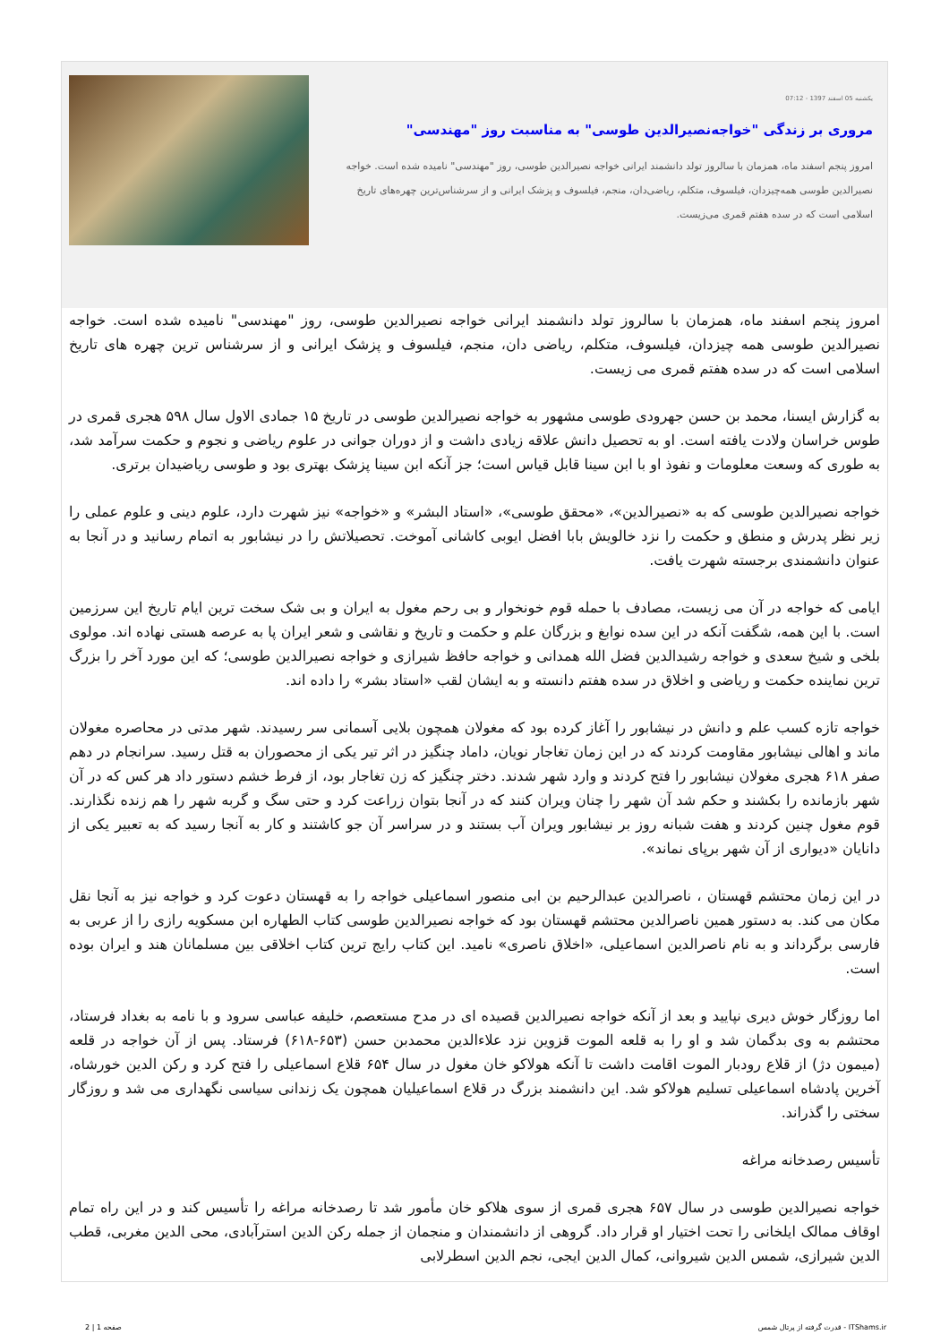یکشنبه 05 اسفند 1397 - 07:12
مروری بر زندگی "خواجه‌نصیرالدین طوسی" به مناسبت روز "مهندسی"
امروز پنجم اسفند ماه، همزمان با سالروز تولد دانشمند ایرانی خواجه نصیرالدین طوسی، روز "مهندسی" نامیده شده است. خواجه نصیرالدین طوسی همه‌چیزدان، فیلسوف، متکلم، ریاضی‌دان، منجم، فیلسوف و پزشک ایرانی و از سرشناس‌ترین چهره‌های تاریخ اسلامی است که در سده هفتم قمری می‌زیست.
امروز پنجم اسفند ماه، همزمان با سالروز تولد دانشمند ایرانی خواجه نصیرالدین طوسی، روز "مهندسی" نامیده شده است. خواجه نصیرالدین طوسی همه چیزدان، فیلسوف، متکلم، ریاضی دان، منجم، فیلسوف و پزشک ایرانی و از سرشناس ترین چهره های تاریخ اسلامی است که در سده هفتم قمری می زیست.
به گزارش ایسنا، محمد بن حسن جهرودی طوسی مشهور به خواجه نصیرالدین طوسی در تاریخ ۱۵ جمادی الاول سال ۵۹۸ هجری قمری در طوس خراسان ولادت یافته است. او به تحصیل دانش علاقه زیادی داشت و از دوران جوانی در علوم ریاضی و نجوم و حکمت سرآمد شد، به طوری که وسعت معلومات و نفوذ او با ابن سینا قابل قیاس است؛ جز آنکه ابن سینا پزشک بهتری بود و طوسی ریاضیدان برتری.
خواجه نصیرالدین طوسی که به «نصیرالدین»، «محقق طوسی»، «استاد البشر» و «خواجه» نیز شهرت دارد، علوم دینی و علوم عملی را زیر نظر پدرش و منطق و حکمت را نزد خالویش بابا افضل ایوبی کاشانی آموخت. تحصیلاتش را در نیشابور به اتمام رسانید و در آنجا به عنوان دانشمندی برجسته شهرت یافت.
ایامی که خواجه در آن می زیست، مصادف با حمله قوم خونخوار و بی رحم مغول به ایران و بی شک سخت ترین ایام تاریخ این سرزمین است. با این همه، شگفت آنکه در این سده نوابغ و بزرگان علم و حکمت و تاریخ و نقاشی و شعر ایران پا به عرصه هستی نهاده اند. مولوی بلخی و شیخ سعدی و خواجه رشیدالدین فضل الله همدانی و خواجه حافظ شیرازی و خواجه نصیرالدین طوسی؛ که این مورد آخر را بزرگ ترین نماینده حکمت و ریاضی و اخلاق در سده هفتم دانسته و به ایشان لقب «استاد بشر» را داده اند.
خواجه تازه کسب علم و دانش در نیشابور را آغاز کرده بود که مغولان همچون بلایی آسمانی سر رسیدند. شهر مدتی در محاصره مغولان ماند و اهالی نیشابور مقاومت کردند که در این زمان تغاجار نویان، داماد چنگیز در اثر تیر یکی از محصوران به قتل رسید. سرانجام در دهم صفر ۶۱۸ هجری مغولان نیشابور را فتح کردند و وارد شهر شدند. دختر چنگیز که زن تغاجار بود، از فرط خشم دستور داد هر کس که در آن شهر بازمانده را بکشند و حکم شد آن شهر را چنان ویران کنند که در آنجا بتوان زراعت کرد و حتی سگ و گربه شهر را هم زنده نگذارند. قوم مغول چنین کردند و هفت شبانه روز بر نیشابور ویران آب بستند و در سراسر آن جو کاشتند و کار به آنجا رسید که به تعبیر یکی از دانایان «دیواری از آن شهر برپای نماند».
در این زمان محتشم قهستان ، ناصرالدین عبدالرحیم بن ابی منصور اسماعیلی خواجه را به قهستان دعوت کرد و خواجه نیز به آنجا نقل مکان می کند. به دستور همین ناصرالدین محتشم قهستان بود که خواجه نصیرالدین طوسی کتاب الطهاره ابن مسکویه رازی را از عربی به فارسی برگرداند و به نام ناصرالدین اسماعیلی، «اخلاق ناصری» نامید. این کتاب رایج ترین کتاب اخلاقی بین مسلمانان هند و ایران بوده است.
اما روزگار خوش دیری نپایید و بعد از آنکه خواجه نصیرالدین قصیده ای در مدح مستعصم، خلیفه عباسی سرود و با نامه به بغداد فرستاد، محتشم به وی بدگمان شد و او را به قلعه الموت قزوین نزد علاءالدین محمدبن حسن (۶۵۳-۶۱۸) فرستاد. پس از آن خواجه در قلعه (میمون دژ) از قلاع رودبار الموت اقامت داشت تا آنکه هولاکو خان مغول در سال ۶۵۴ قلاع اسماعیلی را فتح کرد و رکن الدین خورشاه، آخرین پادشاه اسماعیلی تسلیم هولاکو شد. این دانشمند بزرگ در قلاع اسماعیلیان همچون یک زندانی سیاسی نگهداری می شد و روزگار سختی را گذراند.
تأسیس رصدخانه مراغه
خواجه نصیرالدین طوسی در سال ۶۵۷ هجری قمری از سوی هلاکو خان مأمور شد تا رصدخانه مراغه را تأسیس کند و در این راه تمام اوقاف ممالک ایلخانی را تحت اختیار او قرار داد. گروهی از دانشمندان و منجمان از جمله رکن الدین استرآبادی، محی الدین مغربی، قطب الدین شیرازی، شمس الدین شیروانی، کمال الدین ایجی، نجم الدین اسطرلابی
صفحه 1 | 2 قدرت گرفته از پرتال شمس - ITShams.ir